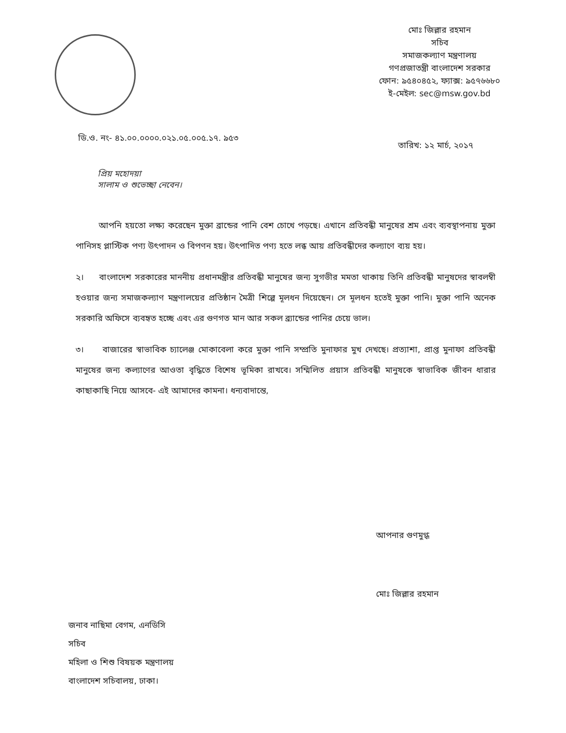মোঃ জিল্লার রহমান
সচিব
সমাজকল্যাণ মন্ত্রণালয়
গণপ্রজাতন্ত্রী বাংলাদেশ সরকার
ফোন: ৯৫৪০৪৫২, ফ্যাক্স: ৯৫৭৬৬৮০
ই-মেইল: sec@msw.gov.bd
ডি.ও. নং- ৪১.০০.০০০০.০২১.০৫.০০৫.১৭. ৯৫৩
তারিখ: ১২ মার্চ, ২০১৭
প্রিয় মহোদয়া
সালাম ও শুভেচ্ছা নেবেন।
আপনি হয়তো লক্ষ্য করেছেন মুক্তা ব্রান্ডের পানি বেশ চোখে পড়ছে। এখানে প্রতিবন্ধী মানুষের শ্রম এবং ব্যবস্থাপনায় মুক্তা পানিসহ প্লাস্টিক পণ্য উৎপাদন ও বিপণন হয়। উৎপাদিত পণ্য হতে লব্ধ আয় প্রতিবন্ধীদের কল্যাণে ব্যয় হয়।
২। বাংলাদেশ সরকারের মাননীয় প্রধানমন্ত্রীর প্রতিবন্ধী মানুষের জন্য সুগভীর মমতা থাকায় তিনি প্রতিবন্ধী মানুষদের স্বাবলম্বী হওয়ার জন্য সমাজকল্যাণ মন্ত্রণালয়ের প্রতিষ্ঠান মৈত্রী শিল্পে মূলধন দিয়েছেন। সে মূলধন হতেই মুক্তা পানি। মুক্তা পানি অনেক সরকারি অফিসে ব্যবহৃত হচ্ছে এবং এর গুণগত মান আর সকল ব্র্যান্ডের পানির চেয়ে ভাল।
৩। বাজারের স্বাভাবিক চ্যালেঞ্জ মোকাবেলা করে মুক্তা পানি সম্প্রতি মুনাফার মুখ দেখছে। প্রত্যাশা, প্রাপ্ত মুনাফা প্রতিবন্ধী মানুষের জন্য কল্যাণের আওতা বৃদ্ধিতে বিশেষ ভূমিকা রাখবে। সম্মিলিত প্রয়াস প্রতিবন্ধী মানুষকে স্বাভাবিক জীবন ধারার কাছাকাছি নিয়ে আসবে- এই আমাদের কামনা। ধন্যবাদান্তে,
আপনার গুণমুগ্ধ
মোঃ জিল্লার রহমান
জনাব নাছিমা বেগম, এনডিসি
সচিব
মহিলা ও শিশু বিষয়ক মন্ত্রণালয়
বাংলাদেশ সচিবালয়, ঢাকা।